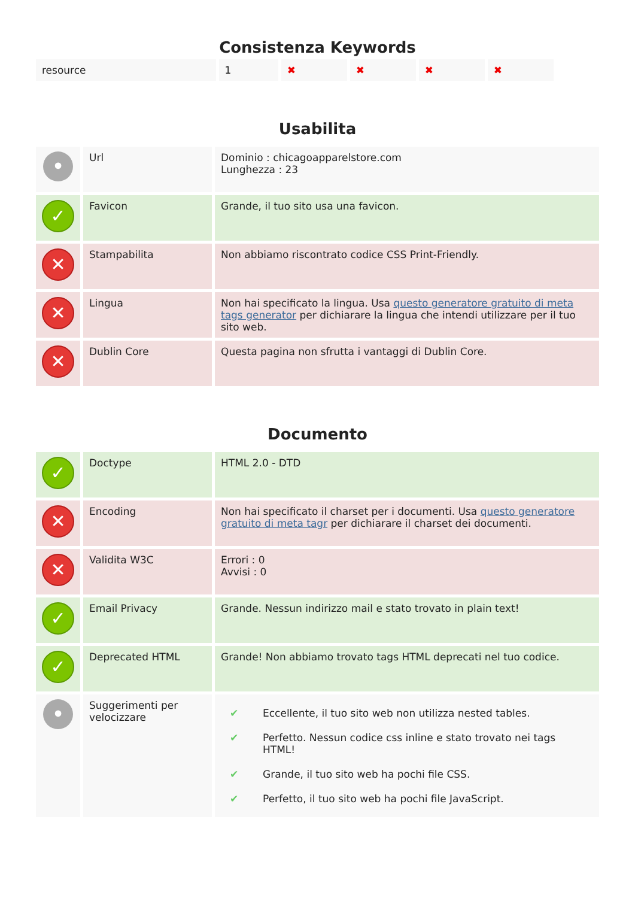Consistenza Keywords
| resource | 1 | ✖ | ✖ | ✖ | ✖ |
Usabilita
| • | Url | Dominio : chicagoapparelstore.com Lunghezza : 23 |
| ✓ | Favicon | Grande, il tuo sito usa una favicon. |
| ✕ | Stampabilita | Non abbiamo riscontrato codice CSS Print-Friendly. |
| ✕ | Lingua | Non hai specificato la lingua. Usa questo generatore gratuito di meta tags generator per dichiarare la lingua che intendi utilizzare per il tuo sito web. |
| ✕ | Dublin Core | Questa pagina non sfrutta i vantaggi di Dublin Core. |
Documento
| ✓ | Doctype | HTML 2.0 - DTD |
| ✕ | Encoding | Non hai specificato il charset per i documenti. Usa questo generatore gratuito di meta tagr per dichiarare il charset dei documenti. |
| ✕ | Validita W3C | Errori : 0 Avvisi : 0 |
| ✓ | Email Privacy | Grande. Nessun indirizzo mail e stato trovato in plain text! |
| ✓ | Deprecated HTML | Grande! Non abbiamo trovato tags HTML deprecati nel tuo codice. |
| • | Suggerimenti per velocizzare | / ✔ / Eccellente, il tuo sito web non utilizza nested tables. / / ✔ / Perfetto. Nessun codice css inline e stato trovato nei tags HTML! / / ✔ / Grande, il tuo sito web ha pochi file CSS. / / ✔ / Perfetto, il tuo sito web ha pochi file JavaScript. / |